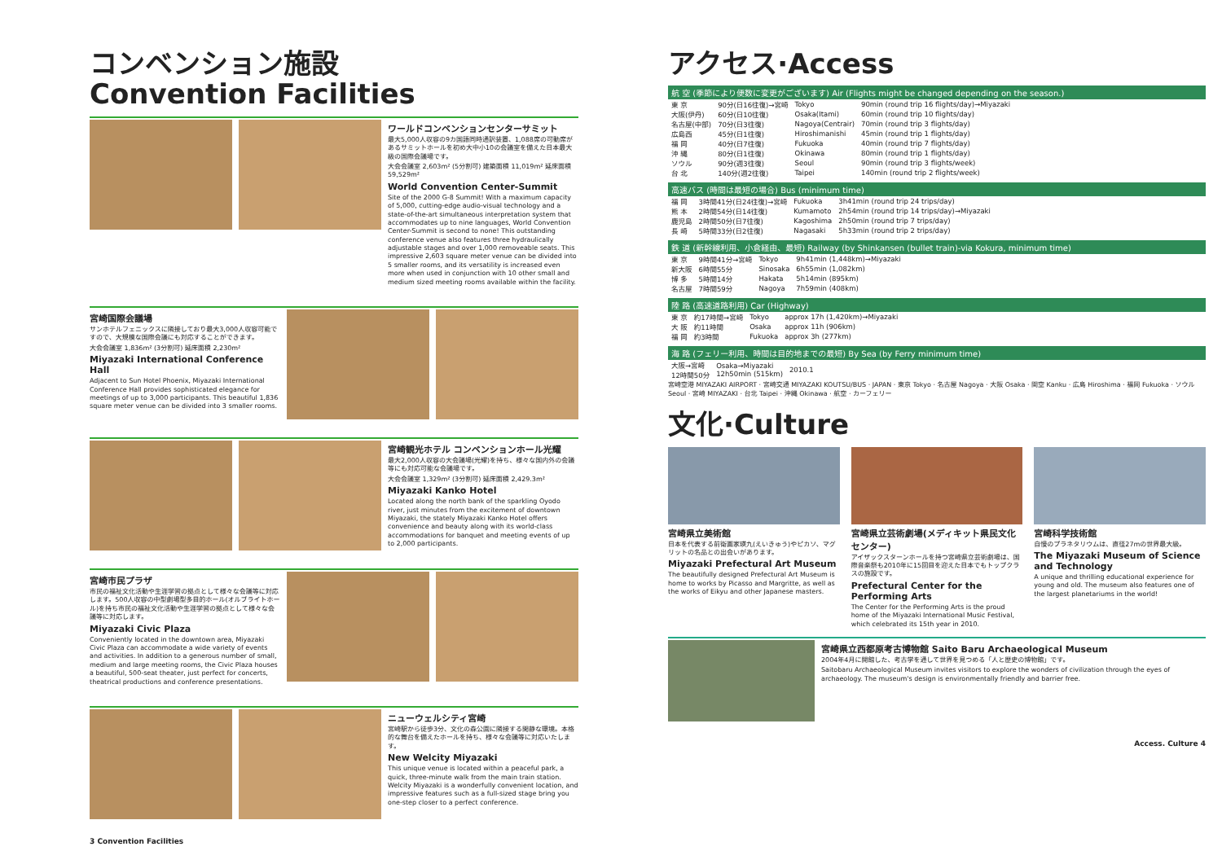コンベンション施設
Convention Facilities
ワールドコンベンションセンターサミット
最大5,000人収容の9カ国語同時通訳装置、1,088席の可動席があるサミットホールを初め大中小10の会議室を備えた日本最大級の国際会議場です。
大会会議室 2,603m² (5分割可) 建築面積 11,019m² 延床面積 59,529m²
World Convention Center-Summit
Site of the 2000 G-8 Summit! With a maximum capacity of 5,000, cutting-edge audio-visual technology and a state-of-the-art simultaneous interpretation system that accommodates up to nine languages, World Convention Center-Summit is second to none! This outstanding conference venue also features three hydraulically adjustable stages and over 1,000 removeable seats. This impressive 2,603 square meter venue can be divided into 5 smaller rooms, and its versatility is increased even more when used in conjunction with 10 other small and medium sized meeting rooms available within the facility.
宮崎国際会議場
サンホテルフェニックスに隣接しており最大3,000人収容可能ですので、大規模な国際会議にも対応することができます。
大会会議室 1,836m² (3分割可) 延床面積 2,230m²
Miyazaki International Conference Hall
Adjacent to Sun Hotel Phoenix, Miyazaki International Conference Hall provides sophisticated elegance for meetings of up to 3,000 participants. This beautiful 1,836 square meter venue can be divided into 3 smaller rooms.
宮崎観光ホテル コンベンションホール光耀
最大2,000人収容の大会議場(光耀)を持ち、様々な国内外の会議等にも対応可能な会議場です。
大会会議室 1,329m² (3分割可) 延床面積 2,429.3m²
Miyazaki Kanko Hotel
Located along the north bank of the sparkling Oyodo river, just minutes from the excitement of downtown Miyazaki, the stately Miyazaki Kanko Hotel offers convenience and beauty along with its world-class accommodations for banquet and meeting events of up to 2,000 participants.
宮崎市民プラザ
市民の福祉文化活動や生涯学習の拠点として様々な会議等に対応します。500人収容の中型劇場型多目的ホール(オルブライトホール)を持ち市民の福祉文化活動や生涯学習の拠点として様々な会議等に対応します。
Miyazaki Civic Plaza
Conveniently located in the downtown area, Miyazaki Civic Plaza can accommodate a wide variety of events and activities. In addition to a generous number of small, medium and large meeting rooms, the Civic Plaza houses a beautiful, 500-seat theater, just perfect for concerts, theatrical productions and conference presentations.
ニューウェルシティ宮崎
宮崎駅から徒歩3分、文化の森公園に隣接する閑静な環境。本格的な舞台を備えたホールを持ち、様々な会議等に対応いたします。
New Welcity Miyazaki
This unique venue is located within a peaceful park, a quick, three-minute walk from the main train station. Welcity Miyazaki is a wonderfully convenient location, and impressive features such as a full-sized stage bring you one-step closer to a perfect conference.
3 Convention Facilities
アクセス·Access
航 空 (季節により便数に変更がございます) Air (Flights might be changed depending on the season.)
| 東 京 | 90分(日16往復)→宮崎 | Tokyo | 90min (round trip 16 flights/day)→Miyazaki |
| 大阪(伊丹) | 60分(日10往復) | Osaka(Itami) | 60min (round trip 10 flights/day) |
| 名古屋(中部) | 70分(日3往復) | Nagoya(Centrair) | 70min (round trip 3 flights/day) |
| 広島西 | 45分(日1往復) | Hiroshimanishi | 45min (round trip 1 flights/day) |
| 福 岡 | 40分(日7往復) | Fukuoka | 40min (round trip 7 flights/day) |
| 沖 縄 | 80分(日1往復) | Okinawa | 80min (round trip 1 flights/day) |
| ソウル | 90分(週3往復) | Seoul | 90min (round trip 3 flights/week) |
| 台 北 | 140分(週2往復) | Taipei | 140min (round trip 2 flights/week) |
高速バス (時間は最短の場合) Bus (minimum time)
| 福 岡 | 3時間41分(日24往復)→宮崎 | Fukuoka | 3h41min (round trip 24 trips/day) |
| 熊 本 | 2時間54分(日14往復) | Kumamoto | 2h54min (round trip 14 trips/day)→Miyazaki |
| 鹿児島 | 2時間50分(日7往復) | Kagoshima | 2h50min (round trip 7 trips/day) |
| 長 崎 | 5時間33分(日2往復) | Nagasaki | 5h33min (round trip 2 trips/day) |
鉄 道 (新幹線利用、小倉経由、最短) Railway (by Shinkansen (bullet train)-via Kokura, minimum time)
| 東 京 | 9時間41分→宮崎 | Tokyo | 9h41min (1,448km)→Miyazaki |
| 新大阪 | 6時間55分 | Sinosaka | 6h55min (1,082km) |
| 博 多 | 5時間14分 | Hakata | 5h14min (895km) |
| 名古屋 | 7時間59分 | Nagoya | 7h59min (408km) |
陸 路 (高速道路利用) Car (Highway)
| 東 京 | 約17時間→宮崎 | Tokyo | approx 17h (1,420km)→Miyazaki |
| 大 阪 | 約11時間 | Osaka | approx 11h (906km) |
| 福 岡 | 約3時間 | Fukuoka | approx 3h (277km) |
海 路 (フェリー利用、時間は目的地までの最短) By Sea (by Ferry minimum time)
| 大阪→宮崎 12時間50分 | Osaka→Miyazaki 12h50min (515km) | 2010.1 |
宮崎空港 MIYAZAKI AIRPORT · 宮崎交通 MIYAZAKI KOUTSU/BUS · JAPAN · 東京 Tokyo · 名古屋 Nagoya · 大阪 Osaka · 関空 Kanku · 広島 Hiroshima · 福岡 Fukuoka · ソウル Seoul · 宮崎 MIYAZAKI · 台北 Taipei · 沖縄 Okinawa · 航空 · カーフェリー
文化·Culture
宮崎県立美術館
日本を代表する前衛画家瑛九(えいきゅう)やピカソ、マグリットの名品との出会いがあります。
Miyazaki Prefectural Art Museum
The beautifully designed Prefectural Art Museum is home to works by Picasso and Margritte, as well as the works of Eikyu and other Japanese masters.
宮崎県立芸術劇場(メディキット県民文化センター)
アイザックスターンホールを持つ宮崎県立芸術劇場は、国際音楽祭も2010年に15回目を迎えた日本でもトップクラスの施設です。
Prefectural Center for the Performing Arts
The Center for the Performing Arts is the proud home of the Miyazaki International Music Festival, which celebrated its 15th year in 2010.
宮崎科学技術館
自慢のプラネタリウムは、直径27mの世界最大級。
The Miyazaki Museum of Science and Technology
A unique and thrilling educational experience for young and old. The museum also features one of the largest planetariums in the world!
宮崎県立西都原考古博物館 Saito Baru Archaeological Museum
2004年4月に開館した、考古学を通して世界を見つめる「人と歴史の博物館」です。
Saitobaru Archaeological Museum invites visitors to explore the wonders of civilization through the eyes of archaeology. The museum's design is environmentally friendly and barrier free.
Access. Culture 4